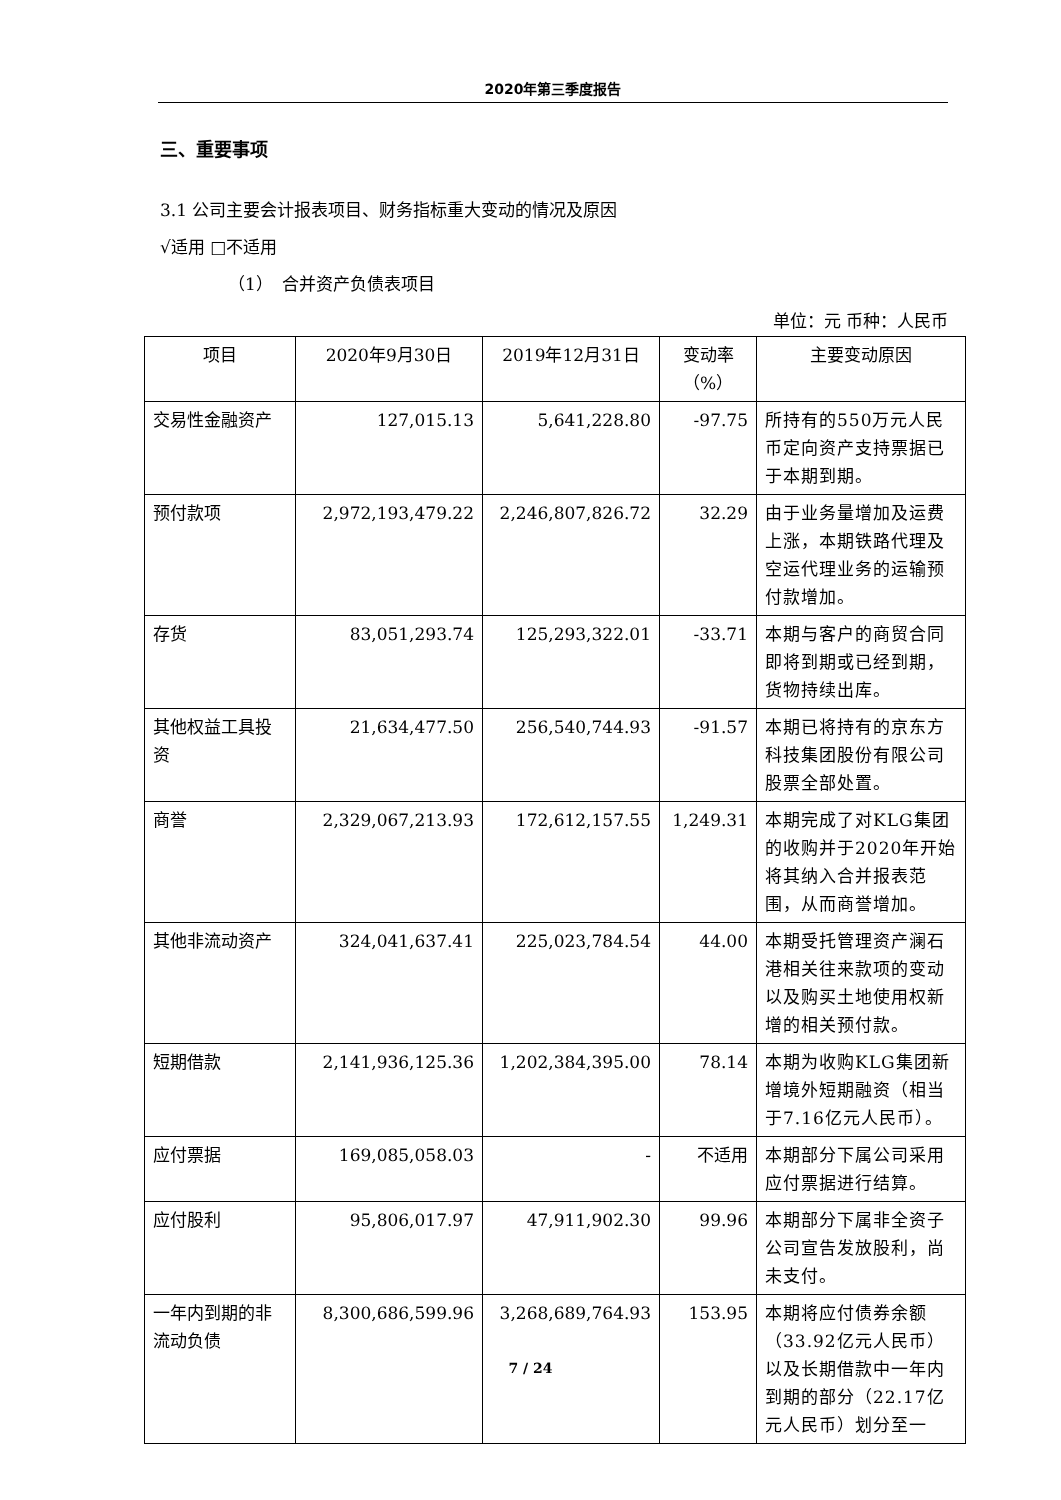2020年第三季度报告
三、重要事项
3.1 公司主要会计报表项目、财务指标重大变动的情况及原因
√适用 □不适用
（1）　合并资产负债表项目
单位：元 币种：人民币
| 项目 | 2020年9月30日 | 2019年12月31日 | 变动率（%） | 主要变动原因 |
| --- | --- | --- | --- | --- |
| 交易性金融资产 | 127,015.13 | 5,641,228.80 | -97.75 | 所持有的550万元人民币定向资产支持票据已于本期到期。 |
| 预付款项 | 2,972,193,479.22 | 2,246,807,826.72 | 32.29 | 由于业务量增加及运费上涨，本期铁路代理及空运代理业务的运输预付款增加。 |
| 存货 | 83,051,293.74 | 125,293,322.01 | -33.71 | 本期与客户的商贸合同即将到期或已经到期，货物持续出库。 |
| 其他权益工具投资 | 21,634,477.50 | 256,540,744.93 | -91.57 | 本期已将持有的京东方科技集团股份有限公司股票全部处置。 |
| 商誉 | 2,329,067,213.93 | 172,612,157.55 | 1,249.31 | 本期完成了对KLG集团的收购并于2020年开始将其纳入合并报表范围，从而商誉增加。 |
| 其他非流动资产 | 324,041,637.41 | 225,023,784.54 | 44.00 | 本期受托管理资产澜石港相关往来款项的变动以及购买土地使用权新增的相关预付款。 |
| 短期借款 | 2,141,936,125.36 | 1,202,384,395.00 | 78.14 | 本期为收购KLG集团新增境外短期融资（相当于7.16亿元人民币）。 |
| 应付票据 | 169,085,058.03 | - | 不适用 | 本期部分下属公司采用应付票据进行结算。 |
| 应付股利 | 95,806,017.97 | 47,911,902.30 | 99.96 | 本期部分下属非全资子公司宣告发放股利，尚未支付。 |
| 一年内到期的非流动负债 | 8,300,686,599.96 | 3,268,689,764.93 | 153.95 | 本期将应付债券余额（33.92亿元人民币）以及长期借款中一年内到期的部分（22.17亿元人民币）划分至一 |
7 / 24